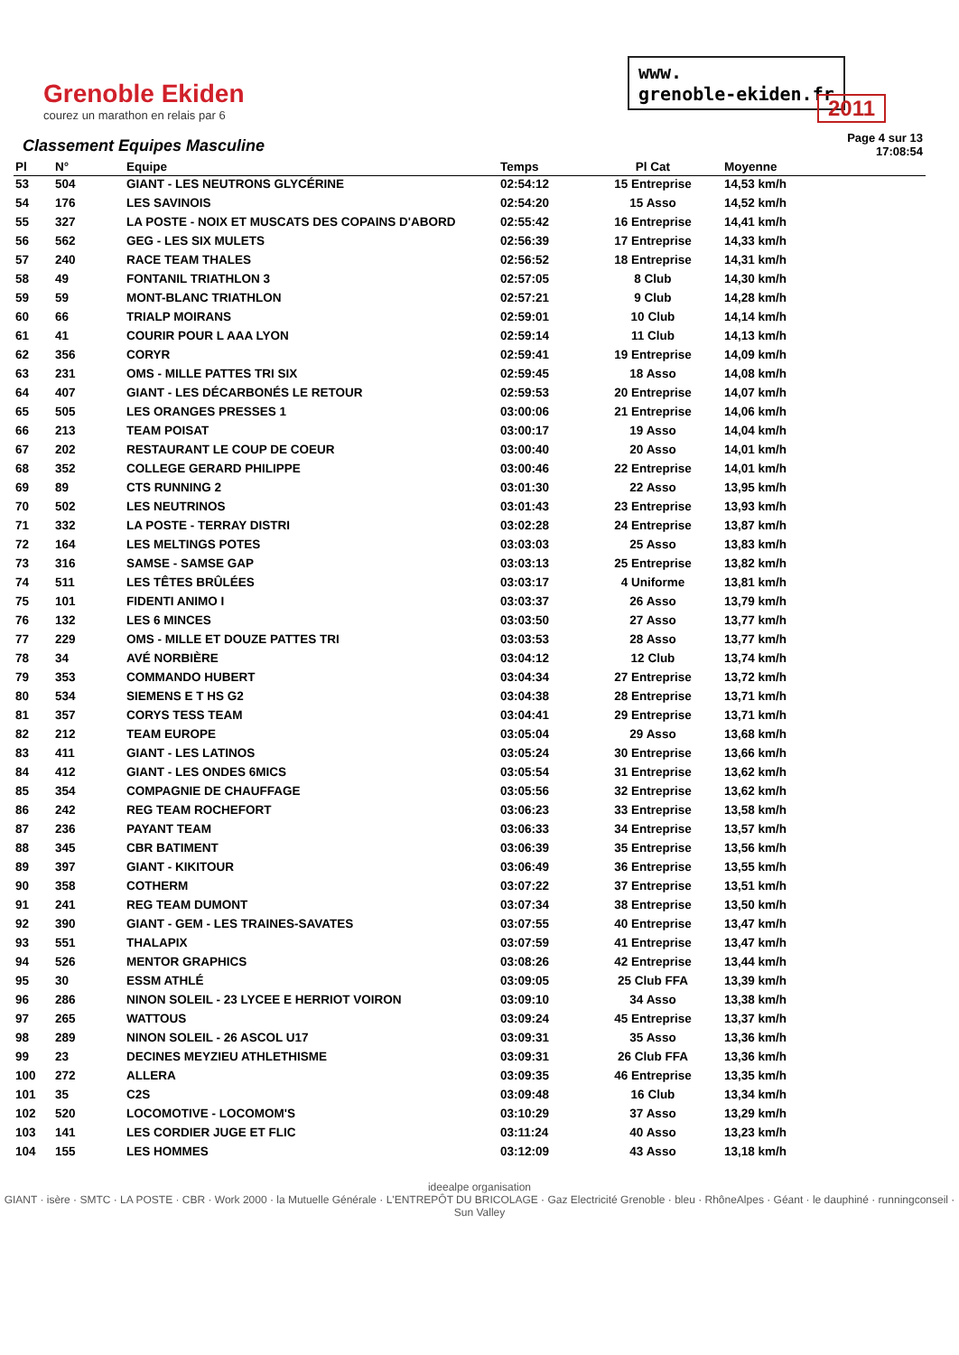Grenoble Ekiden
courez un marathon en relais par 6
www.
grenoble-ekiden.fr
2011
Classement Equipes Masculine
Page 4 sur 13
17:08:54
| Pl | N° | Equipe | Temps | Pl Cat | Moyenne |
| --- | --- | --- | --- | --- | --- |
| 53 | 504 | GIANT - LES NEUTRONS GLYCÉRINE | 02:54:12 | 15 Entreprise | 14,53 km/h |
| 54 | 176 | LES SAVINOIS | 02:54:20 | 15 Asso | 14,52 km/h |
| 55 | 327 | LA POSTE - NOIX ET MUSCATS DES COPAINS D'ABORD | 02:55:42 | 16 Entreprise | 14,41 km/h |
| 56 | 562 | GEG - LES SIX MULETS | 02:56:39 | 17 Entreprise | 14,33 km/h |
| 57 | 240 | RACE TEAM THALES | 02:56:52 | 18 Entreprise | 14,31 km/h |
| 58 | 49 | FONTANIL TRIATHLON 3 | 02:57:05 | 8 Club | 14,30 km/h |
| 59 | 59 | MONT-BLANC TRIATHLON | 02:57:21 | 9 Club | 14,28 km/h |
| 60 | 66 | TRIALP MOIRANS | 02:59:01 | 10 Club | 14,14 km/h |
| 61 | 41 | COURIR POUR L AAA LYON | 02:59:14 | 11 Club | 14,13 km/h |
| 62 | 356 | CORYR | 02:59:41 | 19 Entreprise | 14,09 km/h |
| 63 | 231 | OMS - MILLE PATTES TRI SIX | 02:59:45 | 18 Asso | 14,08 km/h |
| 64 | 407 | GIANT - LES DÉCARBONÉS LE RETOUR | 02:59:53 | 20 Entreprise | 14,07 km/h |
| 65 | 505 | LES ORANGES PRESSES 1 | 03:00:06 | 21 Entreprise | 14,06 km/h |
| 66 | 213 | TEAM POISAT | 03:00:17 | 19 Asso | 14,04 km/h |
| 67 | 202 | RESTAURANT LE COUP DE COEUR | 03:00:40 | 20 Asso | 14,01 km/h |
| 68 | 352 | COLLEGE GERARD PHILIPPE | 03:00:46 | 22 Entreprise | 14,01 km/h |
| 69 | 89 | CTS RUNNING 2 | 03:01:30 | 22 Asso | 13,95 km/h |
| 70 | 502 | LES NEUTRINOS | 03:01:43 | 23 Entreprise | 13,93 km/h |
| 71 | 332 | LA POSTE - TERRAY DISTRI | 03:02:28 | 24 Entreprise | 13,87 km/h |
| 72 | 164 | LES MELTINGS POTES | 03:03:03 | 25 Asso | 13,83 km/h |
| 73 | 316 | SAMSE - SAMSE GAP | 03:03:13 | 25 Entreprise | 13,82 km/h |
| 74 | 511 | LES TÊTES BRÛLÉES | 03:03:17 | 4 Uniforme | 13,81 km/h |
| 75 | 101 | FIDENTI ANIMO I | 03:03:37 | 26 Asso | 13,79 km/h |
| 76 | 132 | LES 6 MINCES | 03:03:50 | 27 Asso | 13,77 km/h |
| 77 | 229 | OMS - MILLE ET DOUZE PATTES TRI | 03:03:53 | 28 Asso | 13,77 km/h |
| 78 | 34 | AVÉ NORBIÈRE | 03:04:12 | 12 Club | 13,74 km/h |
| 79 | 353 | COMMANDO HUBERT | 03:04:34 | 27 Entreprise | 13,72 km/h |
| 80 | 534 | SIEMENS E T HS G2 | 03:04:38 | 28 Entreprise | 13,71 km/h |
| 81 | 357 | CORYS TESS TEAM | 03:04:41 | 29 Entreprise | 13,71 km/h |
| 82 | 212 | TEAM EUROPE | 03:05:04 | 29 Asso | 13,68 km/h |
| 83 | 411 | GIANT - LES LATINOS | 03:05:24 | 30 Entreprise | 13,66 km/h |
| 84 | 412 | GIANT - LES ONDES 6MICS | 03:05:54 | 31 Entreprise | 13,62 km/h |
| 85 | 354 | COMPAGNIE DE CHAUFFAGE | 03:05:56 | 32 Entreprise | 13,62 km/h |
| 86 | 242 | REG TEAM ROCHEFORT | 03:06:23 | 33 Entreprise | 13,58 km/h |
| 87 | 236 | PAYANT TEAM | 03:06:33 | 34 Entreprise | 13,57 km/h |
| 88 | 345 | CBR BATIMENT | 03:06:39 | 35 Entreprise | 13,56 km/h |
| 89 | 397 | GIANT - KIKITOUR | 03:06:49 | 36 Entreprise | 13,55 km/h |
| 90 | 358 | COTHERM | 03:07:22 | 37 Entreprise | 13,51 km/h |
| 91 | 241 | REG TEAM DUMONT | 03:07:34 | 38 Entreprise | 13,50 km/h |
| 92 | 390 | GIANT - GEM - LES TRAINES-SAVATES | 03:07:55 | 40 Entreprise | 13,47 km/h |
| 93 | 551 | THALAPIX | 03:07:59 | 41 Entreprise | 13,47 km/h |
| 94 | 526 | MENTOR GRAPHICS | 03:08:26 | 42 Entreprise | 13,44 km/h |
| 95 | 30 | ESSM ATHLÉ | 03:09:05 | 25 Club FFA | 13,39 km/h |
| 96 | 286 | NINON SOLEIL - 23 LYCEE E HERRIOT VOIRON | 03:09:10 | 34 Asso | 13,38 km/h |
| 97 | 265 | WATTOUS | 03:09:24 | 45 Entreprise | 13,37 km/h |
| 98 | 289 | NINON SOLEIL - 26 ASCOL U17 | 03:09:31 | 35 Asso | 13,36 km/h |
| 99 | 23 | DECINES MEYZIEU ATHLETHISME | 03:09:31 | 26 Club FFA | 13,36 km/h |
| 100 | 272 | ALLERA | 03:09:35 | 46 Entreprise | 13,35 km/h |
| 101 | 35 | C2S | 03:09:48 | 16 Club | 13,34 km/h |
| 102 | 520 | LOCOMOTIVE - LOCOMOM'S | 03:10:29 | 37 Asso | 13,29 km/h |
| 103 | 141 | LES CORDIER JUGE ET FLIC | 03:11:24 | 40 Asso | 13,23 km/h |
| 104 | 155 | LES HOMMES | 03:12:09 | 43 Asso | 13,18 km/h |
ideealpe organisation
GIANT · isère · SMTC · LA POSTE · CBR · Work 2000 · la Mutuelle Générale · L'ENTREPÔT DU BRICOLAGE · Gaz Electricité Grenoble · bleu · RhôneAlpes · Géant · le dauphiné · runningconseil · Sun Valley